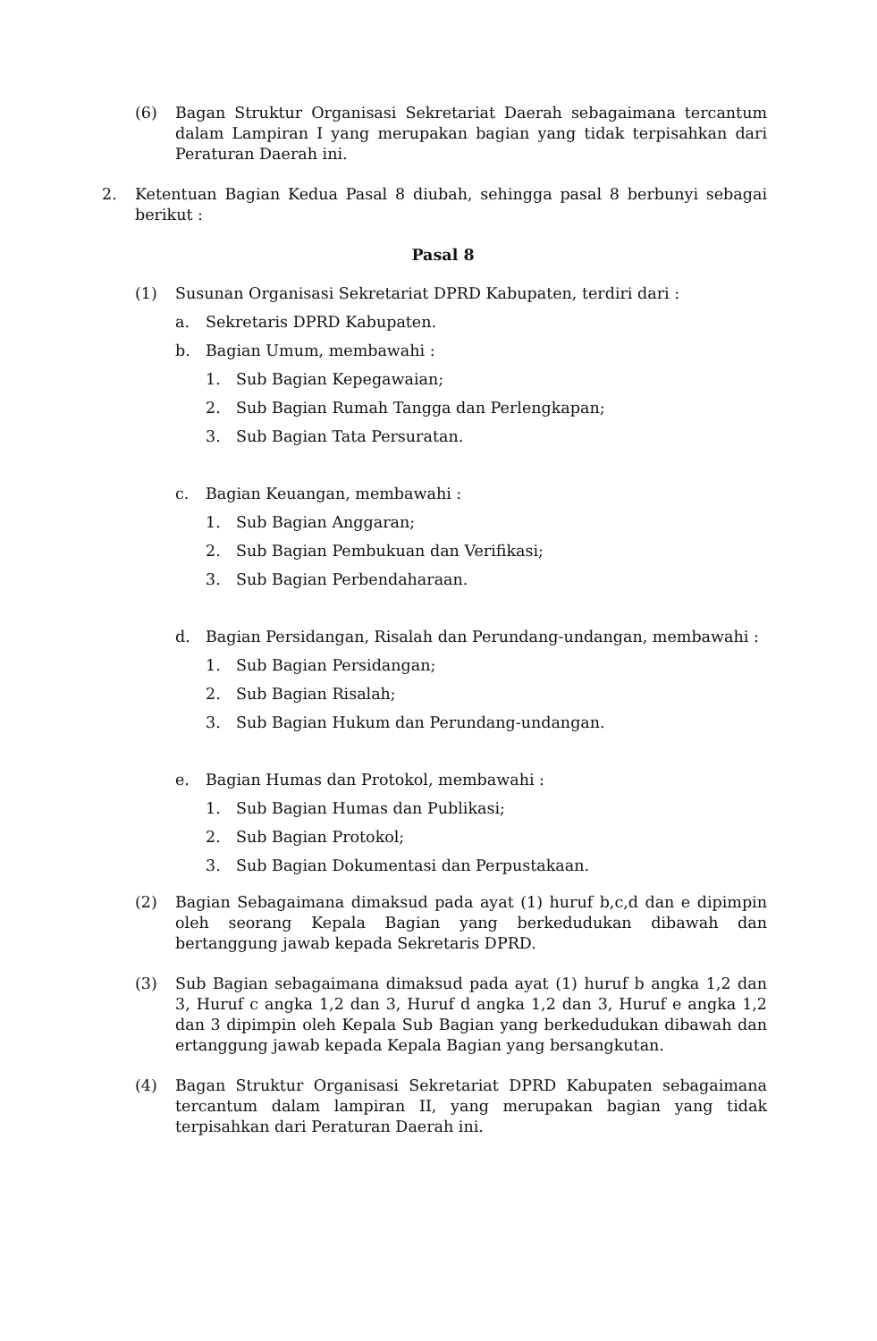(6) Bagan Struktur Organisasi Sekretariat Daerah sebagaimana tercantum dalam Lampiran I yang merupakan bagian yang tidak terpisahkan dari Peraturan Daerah ini.
2. Ketentuan Bagian Kedua Pasal 8 diubah, sehingga pasal 8 berbunyi sebagai berikut :
Pasal 8
(1) Susunan Organisasi Sekretariat DPRD Kabupaten, terdiri dari :
a. Sekretaris DPRD Kabupaten.
b. Bagian Umum, membawahi :
1. Sub Bagian Kepegawaian;
2. Sub Bagian Rumah Tangga dan Perlengkapan;
3. Sub Bagian Tata Persuratan.
c. Bagian Keuangan, membawahi :
1. Sub Bagian Anggaran;
2. Sub Bagian Pembukuan dan Verifikasi;
3. Sub Bagian Perbendaharaan.
d. Bagian Persidangan, Risalah dan Perundang-undangan, membawahi :
1. Sub Bagian Persidangan;
2. Sub Bagian Risalah;
3. Sub Bagian Hukum dan Perundang-undangan.
e. Bagian Humas dan Protokol, membawahi :
1. Sub Bagian Humas dan Publikasi;
2. Sub Bagian Protokol;
3. Sub Bagian Dokumentasi dan Perpustakaan.
(2) Bagian Sebagaimana dimaksud pada ayat (1) huruf b,c,d dan e dipimpin oleh seorang Kepala Bagian yang berkedudukan dibawah dan bertanggung jawab kepada Sekretaris DPRD.
(3) Sub Bagian sebagaimana dimaksud pada ayat (1) huruf b angka 1,2 dan 3, Huruf c angka 1,2 dan 3, Huruf d angka 1,2 dan 3, Huruf e angka 1,2 dan 3 dipimpin oleh Kepala Sub Bagian yang berkedudukan dibawah dan ertanggung jawab kepada Kepala Bagian yang bersangkutan.
(4) Bagan Struktur Organisasi Sekretariat DPRD Kabupaten sebagaimana tercantum dalam lampiran II, yang merupakan bagian yang tidak terpisahkan dari Peraturan Daerah ini.